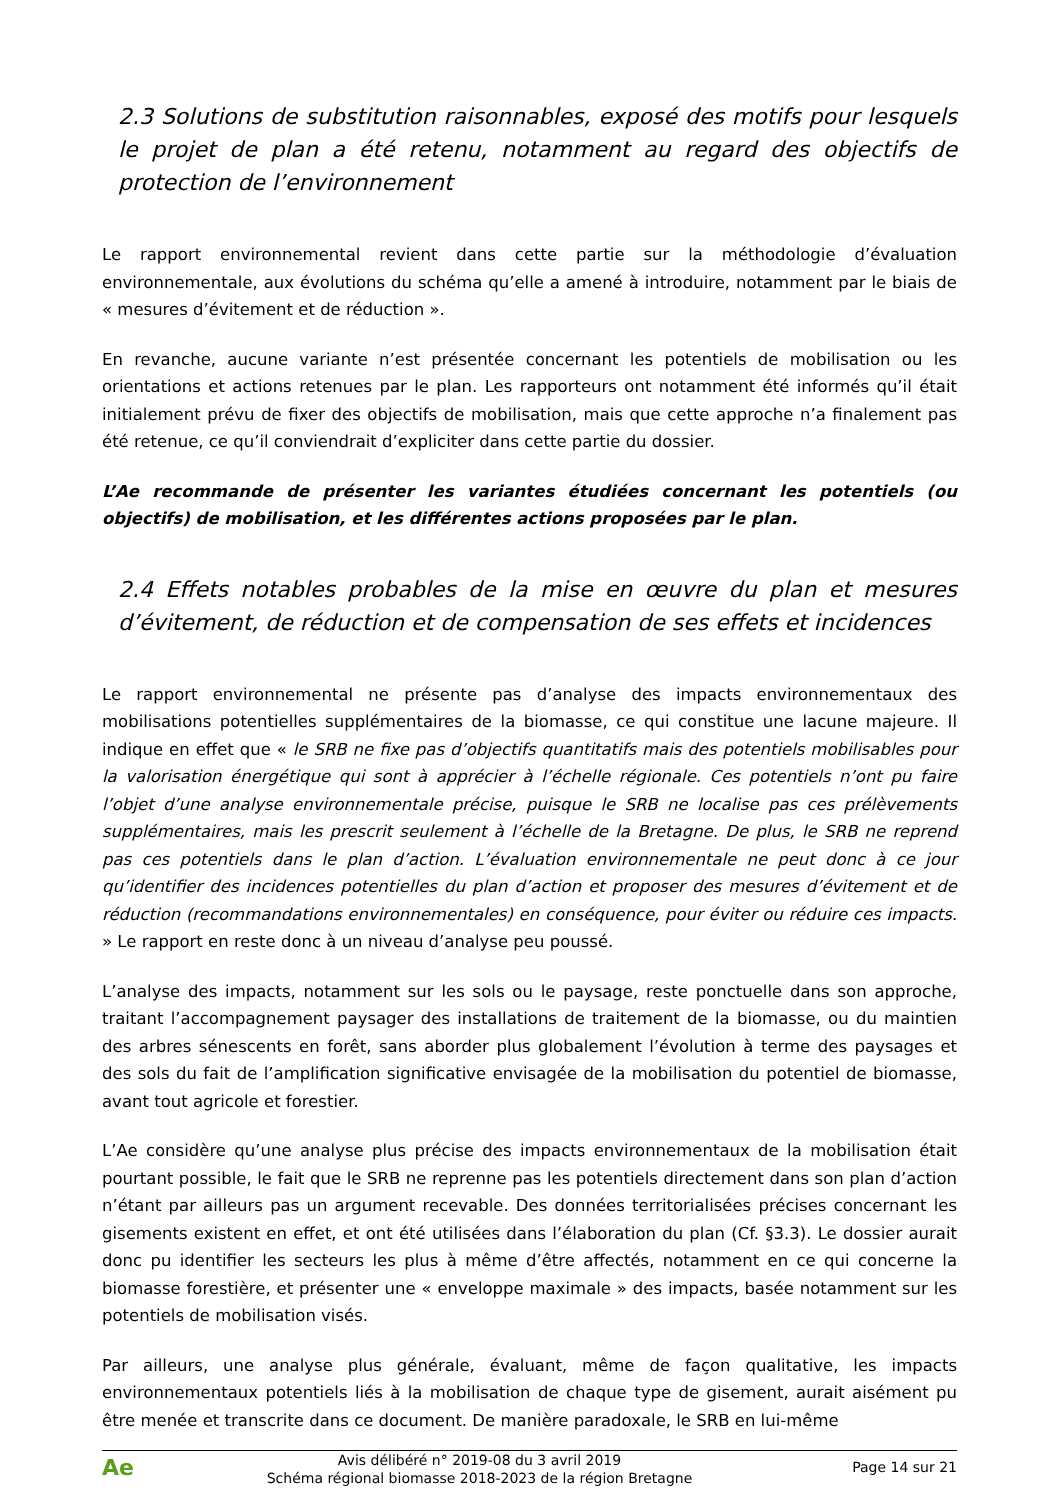2.3 Solutions de substitution raisonnables, exposé des motifs pour lesquels le projet de plan a été retenu, notamment au regard des objectifs de protection de l’environnement
Le rapport environnemental revient dans cette partie sur la méthodologie d’évaluation environnementale, aux évolutions du schéma qu’elle a amené à introduire, notamment par le biais de « mesures d’évitement et de réduction ».
En revanche, aucune variante n’est présentée concernant les potentiels de mobilisation ou les orientations et actions retenues par le plan. Les rapporteurs ont notamment été informés qu’il était initialement prévu de fixer des objectifs de mobilisation, mais que cette approche n’a finalement pas été retenue, ce qu’il conviendrait d’expliciter dans cette partie du dossier.
L’Ae recommande de présenter les variantes étudiées concernant les potentiels (ou objectifs) de mobilisation, et les différentes actions proposées par le plan.
2.4 Effets notables probables de la mise en œuvre du plan et mesures d’évitement, de réduction et de compensation de ses effets et incidences
Le rapport environnemental ne présente pas d’analyse des impacts environnementaux des mobilisations potentielles supplémentaires de la biomasse, ce qui constitue une lacune majeure. Il indique en effet que « le SRB ne fixe pas d’objectifs quantitatifs mais des potentiels mobilisables pour la valorisation énergétique qui sont à apprécier à l’échelle régionale. Ces potentiels n’ont pu faire l’objet d’une analyse environnementale précise, puisque le SRB ne localise pas ces prélèvements supplémentaires, mais les prescrit seulement à l’échelle de la Bretagne. De plus, le SRB ne reprend pas ces potentiels dans le plan d’action. L’évaluation environnementale ne peut donc à ce jour qu’identifier des incidences potentielles du plan d’action et proposer des mesures d’évitement et de réduction (recommandations environnementales) en conséquence, pour éviter ou réduire ces impacts. » Le rapport en reste donc à un niveau d’analyse peu poussé.
L’analyse des impacts, notamment sur les sols ou le paysage, reste ponctuelle dans son approche, traitant l’accompagnement paysager des installations de traitement de la biomasse, ou du maintien des arbres sénescents en forêt, sans aborder plus globalement l’évolution à terme des paysages et des sols du fait de l’amplification significative envisagée de la mobilisation du potentiel de biomasse, avant tout agricole et forestier.
L’Ae considère qu’une analyse plus précise des impacts environnementaux de la mobilisation était pourtant possible, le fait que le SRB ne reprenne pas les potentiels directement dans son plan d’action n’étant par ailleurs pas un argument recevable. Des données territorialisées précises concernant les gisements existent en effet, et ont été utilisées dans l’élaboration du plan (Cf. §3.3). Le dossier aurait donc pu identifier les secteurs les plus à même d’être affectés, notamment en ce qui concerne la biomasse forestière, et présenter une « enveloppe maximale » des impacts, basée notamment sur les potentiels de mobilisation visés.
Par ailleurs, une analyse plus générale, évaluant, même de façon qualitative, les impacts environnementaux potentiels liés à la mobilisation de chaque type de gisement, aurait aisément pu être menée et transcrite dans ce document. De manière paradoxale, le SRB en lui-même
Ae
Avis délibéré n° 2019-08 du 3 avril 2019
Schéma régional biomasse 2018-2023 de la région Bretagne
Page 14 sur 21